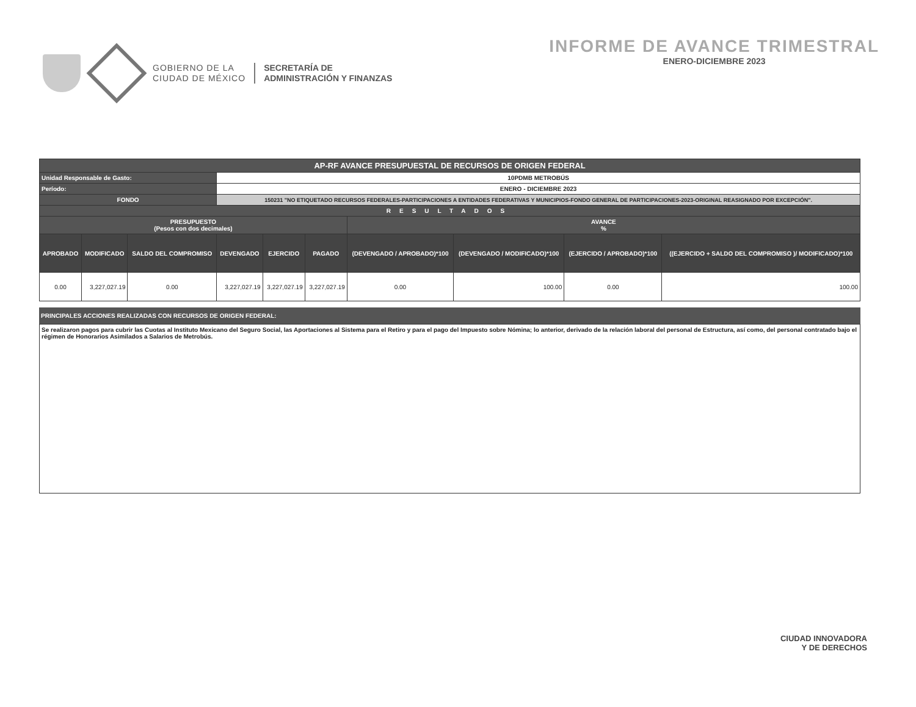GOBIERNO DE LA
CIUDAD DE MÉXICO
SECRETARÍA DE
ADMINISTRACIÓN Y FINANZAS
INFORME DE AVANCE TRIMESTRAL
ENERO-DICIEMBRE 2023
| AP-RF AVANCE PRESUPUESTAL DE RECURSOS DE ORIGEN FEDERAL | | | | | | | | | |
| Unidad Responsable de Gasto: | | | 10PDMB METROBÚS | | | | | | |
| Período: | | | ENERO - DICIEMBRE 2023 | | | | | | |
| FONDO | | | 150231 "NO ETIQUETADO RECURSOS FEDERALES-PARTICIPACIONES A ENTIDADES FEDERATIVAS Y MUNICIPIOS-FONDO GENERAL DE PARTICIPACIONES-2023-ORIGINAL REASIGNADO POR EXCEPCIÓN". | | | | | | |
| RESULTADOS | | | | | | | | | |
| PRESUPUESTO (Pesos con dos decimales) | | | | | | AVANCE % | | | |
| APROBADO | MODIFICADO | SALDO DEL COMPROMISO | DEVENGADO | EJERCIDO | PAGADO | (DEVENGADO / APROBADO)*100 | (DEVENGADO / MODIFICADO)*100 | (EJERCIDO / APROBADO)*100 | ((EJERCIDO + SALDO DEL COMPROMISO )/ MODIFICADO)*100 |
| 0.00 | 3,227,027.19 | 0.00 | 3,227,027.19 | 3,227,027.19 | 3,227,027.19 | 0.00 | 100.00 | 0.00 | 100.00 |
PRINCIPALES ACCIONES REALIZADAS CON RECURSOS DE ORIGEN FEDERAL:
Se realizaron pagos para cubrir las Cuotas al Instituto Mexicano del Seguro Social, las Aportaciones al Sistema para el Retiro y para el pago del Impuesto sobre Nómina; lo anterior, derivado de la relación laboral del personal de Estructura, así como, del personal contratado bajo el régimen de Honorarios Asimilados a Salarios de Metrobús.
CIUDAD INNOVADORA
Y DE DERECHOS